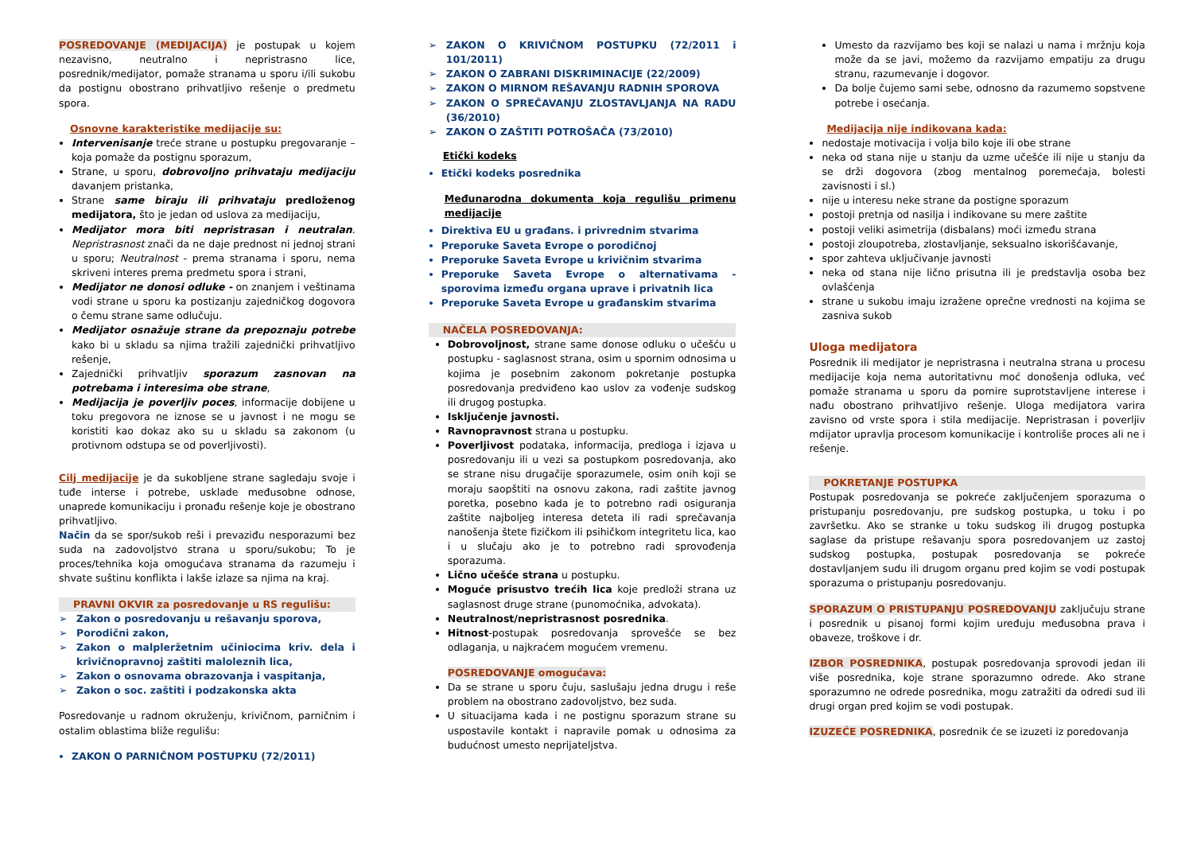POSREDOVANJE (MEDIJACIJA) je postupak u kojem nezavisno, neutralno i nepristrasno lice, posrednik/medijator, pomaže stranama u sporu i/ili sukobu da postignu obostrano prihvatljivo rešenje o predmetu spora.
Osnovne karakteristike medijacije su:
Intervenisanje treće strane u postupku pregovaranje – koja pomaže da postignu sporazum,
Strane, u sporu, dobrovoljno prihvataju medijaciju davanjem pristanka,
Strane same biraju ili prihvataju predloženog medijatora, što je jedan od uslova za medijaciju,
Medijator mora biti nepristrasan i neutralan. Nepristrasnost znači da ne daje prednost ni jednoj strani u sporu; Neutralnost - prema stranama i sporu, nema skriveni interes prema predmetu spora i strani,
Medijator ne donosi odluke - on znanjem i veštinama vodi strane u sporu ka postizanju zajedničkog dogovora o čemu strane same odlučuju.
Medijator osnažuje strane da prepoznaju potrebe kako bi u skladu sa njima tražili zajednički prihvatljivo rešenje,
Zajednički prihvatljiv sporazum zasnovan na potrebama i interesima obe strane,
Medijacija je poverljiv poces, informacije dobijene u toku pregovora ne iznose se u javnost i ne mogu se koristiti kao dokaz ako su u skladu sa zakonom (u protivnom odstupa se od poverljivosti).
Cilj medijacije je da sukobljene strane sagledaju svoje i tuđe interse i potrebe, usklade međusobne odnose, unaprede komunikaciju i pronađu rešenje koje je obostrano prihvatljivo.
Način da se spor/sukob reši i prevaziđu nesporazumi bez suda na zadovoljstvo strana u sporu/sukobu; To je proces/tehnika koja omogućava stranama da razumeju i shvate suštinu konflikta i lakše izlaze sa njima na kraj.
PRAVNI OKVIR za posredovanje u RS regulišu:
➢ Zakon o posredovanju u rešavanju sporova,
➢ Porodični zakon,
➢ Zakon o malpleržetnim učiniocima kriv. dela i krivičnopravnoj zaštiti maloleznih lica,
➢ Zakon o osnovama obrazovanja i vaspitanja,
➢ Zakon o soc. zaštiti i podzakonska akta
Posredovanje u radnom okruženju, krivičnom, parničnim i ostalim oblastima bliže regulišu:
ZAKON O PARNIČNOM POSTUPKU (72/2011)
➢ ZAKON O KRIVIČNOM POSTUPKU (72/2011 i 101/2011)
➢ ZAKON O ZABRANI DISKRIMINACIJE (22/2009)
➢ ZAKON O MIRNOM REŠAVANJU RADNIH SPOROVA
➢ ZAKON O SPREČAVANJU ZLOSTAVLJANJA NA RADU (36/2010)
➢ ZAKON O ZAŠTITI POTROŠAČA (73/2010)
Etički kodeks
Etički kodeks posrednika
Međunarodna dokumenta koja regulišu primenu medijacije
Direktiva EU u građans. i privrednim stvarima
Preporuke Saveta Evrope o porodičnoj
Preporuke Saveta Evrope u krivičnim stvarima
Preporuke Saveta Evrope o alternativama - sporovima između organa uprave i privatnih lica
Preporuke Saveta Evrope u građanskim stvarima
NAČELA POSREDOVANJA:
Dobrovoljnost, strane same donose odluku o učešću u postupku - saglasnost strana, osim u spornim odnosima u kojima je posebnim zakonom pokretanje postupka posredovanja predviđeno kao uslov za vođenje sudskog ili drugog postupka.
Isključenje javnosti.
Ravnopravnost strana u postupku.
Poverljivost podataka, informacija, predloga i izjava u posredovanju ili u vezi sa postupkom posredovanja, ako se strane nisu drugačije sporazumele, osim onih koji se moraju saopštiti na osnovu zakona, radi zaštite javnog poretka, posebno kada je to potrebno radi osiguranja zaštite najboljeg interesa deteta ili radi sprečavanja nanošenja štete fizičkom ili psihičkom integritetu lica, kao i u slučaju ako je to potrebno radi sprovođenja sporazuma.
Lično učešće strana u postupku.
Moguće prisustvo trećih lica koje predloži strana uz saglasnost druge strane (punomoćnika, advokata).
Neutralnost/nepristrasnost posrednika.
Hitnost-postupak posredovanja sprovešće se bez odlaganja, u najkraćem mogućem vremenu.
POSREDOVANJE omogućava:
Da se strane u sporu čuju, saslušaju jedna drugu i reše problem na obostrano zadovoljstvo, bez suda.
U situacijama kada i ne postignu sporazum strane su uspostavile kontakt i napravile pomak u odnosima za budućnost umesto neprijateljstva.
Umesto da razvijamo bes koji se nalazi u nama i mržnju koja može da se javi, možemo da razvijamo empatiju za drugu stranu, razumevanje i dogovor.
Da bolje čujemo sami sebe, odnosno da razumemo sopstvene potrebe i osećanja.
Medijacija nije indikovana kada:
nedostaje motivacija i volja bilo koje ili obe strane
neka od stana nije u stanju da uzme učešće ili nije u stanju da se drži dogovora (zbog mentalnog poremećaja, bolesti zavisnosti i sl.)
nije u interesu neke strane da postigne sporazum
postoji pretnja od nasilja i indikovane su mere zaštite
postoji veliki asimetrija (disbalans) moći između strana
postoji zloupotreba, zlostavljanje, seksualno iskorišćavanje,
spor zahteva uključivanje javnosti
neka od stana nije lično prisutna ili je predstavlja osoba bez ovlašćenja
strane u sukobu imaju izražene oprečne vrednosti na kojima se zasniva sukob
Uloga medijatora
Posrednik ili medijator je nepristrasna i neutralna strana u procesu medijacije koja nema autoritativnu moć donošenja odluka, već pomaže stranama u sporu da pomire suprotstavljene interese i nađu obostrano prihvatljivo rešenje. Uloga medijatora varira zavisno od vrste spora i stila medijacije. Nepristrasan i poverljiv mdijator upravlja procesom komunikacije i kontroliše proces ali ne i rešenje.
POKRETANJE POSTUPKA
Postupak posredovanja se pokreće zaključenjem sporazuma o pristupanju posredovanju, pre sudskog postupka, u toku i po završetku. Ako se stranke u toku sudskog ili drugog postupka saglase da pristupe rešavanju spora posredovanjem uz zastoj sudskog postupka, postupak posredovanja se pokreće dostavljanjem sudu ili drugom organu pred kojim se vodi postupak sporazuma o pristupanju posredovanju.
SPORAZUM O PRISTUPANJU POSREDOVANJU zaključuju strane i posrednik u pisanoj formi kojim uređuju međusobna prava i obaveze, troškove i dr.
IZBOR POSREDNIKA, postupak posredovanja sprovodi jedan ili više posrednika, koje strane sporazumno odrede. Ako strane sporazumno ne odrede posrednika, mogu zatražiti da odredi sud ili drugi organ pred kojim se vodi postupak.
IZUZEĆE POSREDNIKA, posrednik će se izuzeti iz poredovanja